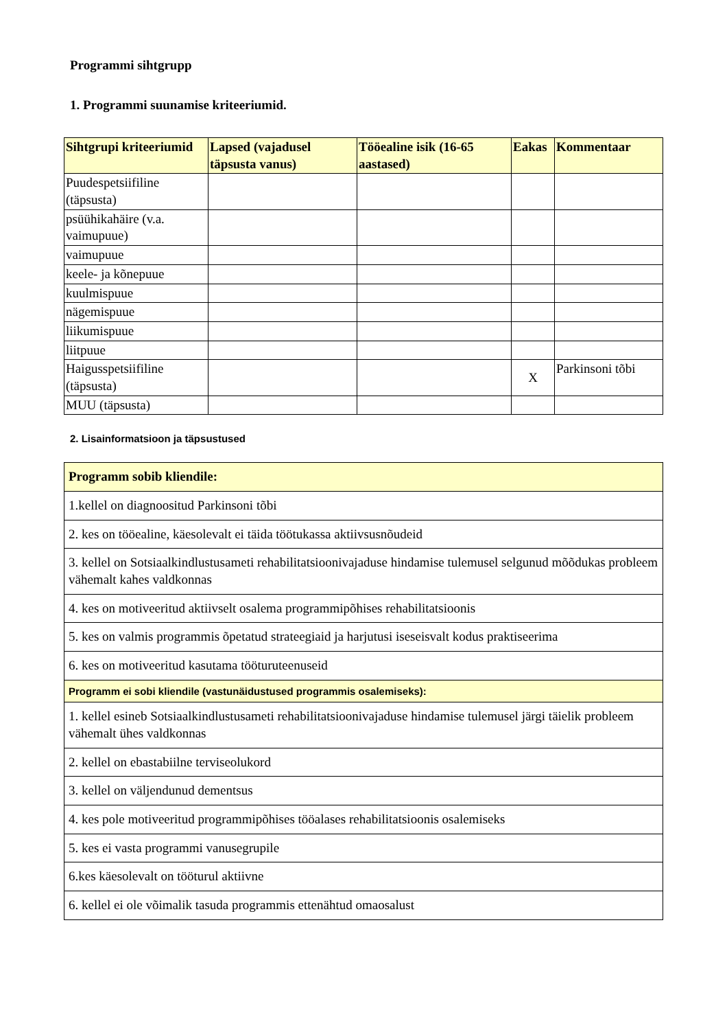Programmi sihtgrupp
1. Programmi suunamise kriteeriumid.
| Sihtgrupi kriteeriumid | Lapsed (vajadusel täpsusta vanus) | Tööealine isik (16-65 aastased) | Eakas | Kommentaar |
| --- | --- | --- | --- | --- |
| Puudespetsiifiline (täpsusta) | | | | |
| psüühikahäire (v.a. vaimupuue) | | | | |
| vaimupuue | | | | |
| keele- ja kõnepuue | | | | |
| kuulmispuue | | | | |
| nägemispuue | | | | |
| liikumispuue | | | | |
| liitpuue | | | | |
| Haigusspetsiifiline (täpsusta) | | | X | Parkinsoni tõbi |
| MUU (täpsusta) | | | | |
2. Lisainformatsioon ja täpsustused
| Programm sobib kliendile: |
| --- |
| 1.kellel on diagnoositud Parkinsoni tõbi |
| 2. kes on tööealine, käesolevalt ei täida töötukassa aktiivsusnõudeid |
| 3. kellel on Sotsiaalkindlustusameti rehabilitatsioonivajaduse hindamise tulemusel selgunud mõõdukas probleem vähemalt kahes valdkonnas |
| 4. kes on motiveeritud aktiivselt osalema programmipõhises rehabilitatsioonis |
| 5. kes on valmis programmis õpetatud strateegiaid ja harjutusi iseseisvalt kodus praktiseerima |
| 6. kes on motiveeritud kasutama tööturuteenuseid |
| Programm ei sobi kliendile (vastunäidustused programmis osalemiseks): |
| 1. kellel esineb Sotsiaalkindlustusameti rehabilitatsioonivajaduse hindamise tulemusel järgi täielik probleem vähemalt ühes valdkonnas |
| 2. kellel on ebastabiilne terviseolukord |
| 3. kellel on väljendunud dementsus |
| 4. kes pole motiveeritud programmipõhises tööalases rehabilitatsioonis osalemiseks |
| 5. kes ei vasta programmi vanusegrupile |
| 6.kes käesolevalt on tööturul aktiivne |
| 6. kellel ei ole võimalik tasuda programmis ettenähtud omaosalust |